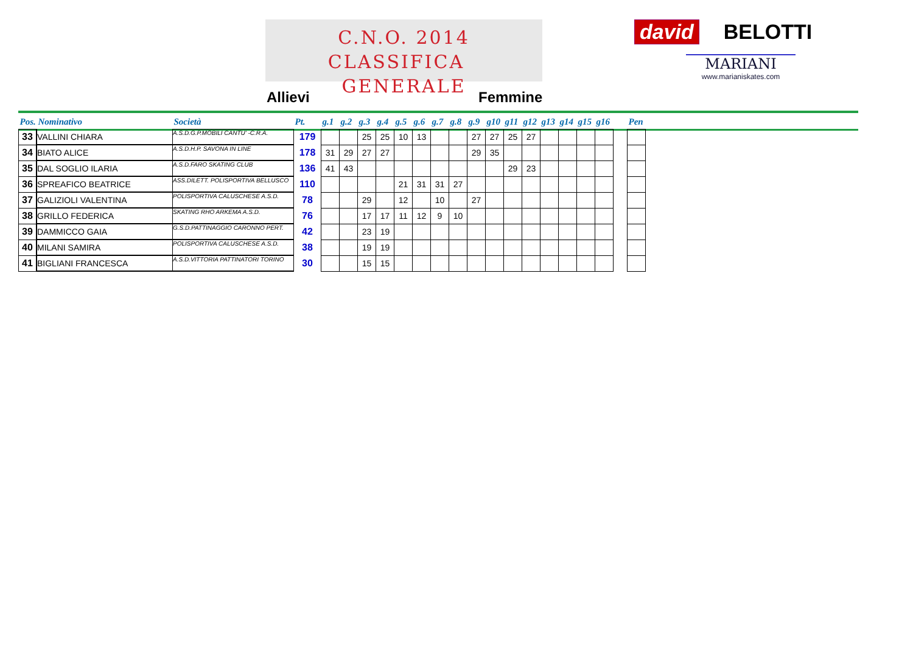C.N.O. 2014
CLASSIFICA GENERALE
david BELOTTI
MARIANI
www.marianiskates.com
Allievi Femmine
| Pos. Nominativo | | Società | Pt. | g.1 | g.2 | g.3 | g.4 | g.5 | g.6 | g.7 | g.8 | g.9 | g10 | g11 | g12 | g13 | g14 | g15 | g16 | | Pen |
| --- | --- | --- | --- | --- | --- | --- | --- | --- | --- | --- | --- | --- | --- | --- | --- | --- | --- | --- | --- | --- | --- |
| 33 | VALLINI CHIARA | A.S.D.G.P.MOBILI CANTU' -C.R.A. | 179 | | | 25 | 25 | 10 | 13 | | | 27 | 27 | 25 | 27 | | | | | | |
| 34 | BIATO ALICE | A.S.D.H.P. SAVONA IN LINE | 178 | 31 | 29 | 27 | 27 | | | | | 29 | 35 | | | | | | | | |
| 35 | DAL SOGLIO ILARIA | A.S.D.FARO SKATING CLUB | 136 | 41 | 43 | | | | | | | | | 29 | 23 | | | | | | |
| 36 | SPREAFICO BEATRICE | ASS.DILETT. POLISPORTIVA BELLUSCO | 110 | | | | | 21 | 31 | 31 | 27 | | | | | | | | | | |
| 37 | GALIZIOLI VALENTINA | POLISPORTIVA CALUSCHESE A.S.D. | 78 | | | 29 | | 12 | | 10 | | 27 | | | | | | | | | |
| 38 | GRILLO FEDERICA | SKATING RHO ARKEMA A.S.D. | 76 | | | 17 | 17 | 11 | 12 | 9 | 10 | | | | | | | | | | |
| 39 | DAMMICCO GAIA | G.S.D.PATTINAGGIO CARONNO PERT. | 42 | | | 23 | 19 | | | | | | | | | | | | | | |
| 40 | MILANI SAMIRA | POLISPORTIVA CALUSCHESE A.S.D. | 38 | | | 19 | 19 | | | | | | | | | | | | | | |
| 41 | BIGLIANI FRANCESCA | A.S.D.VITTORIA PATTINATORI TORINO | 30 | | | 15 | 15 | | | | | | | | | | | | | | |